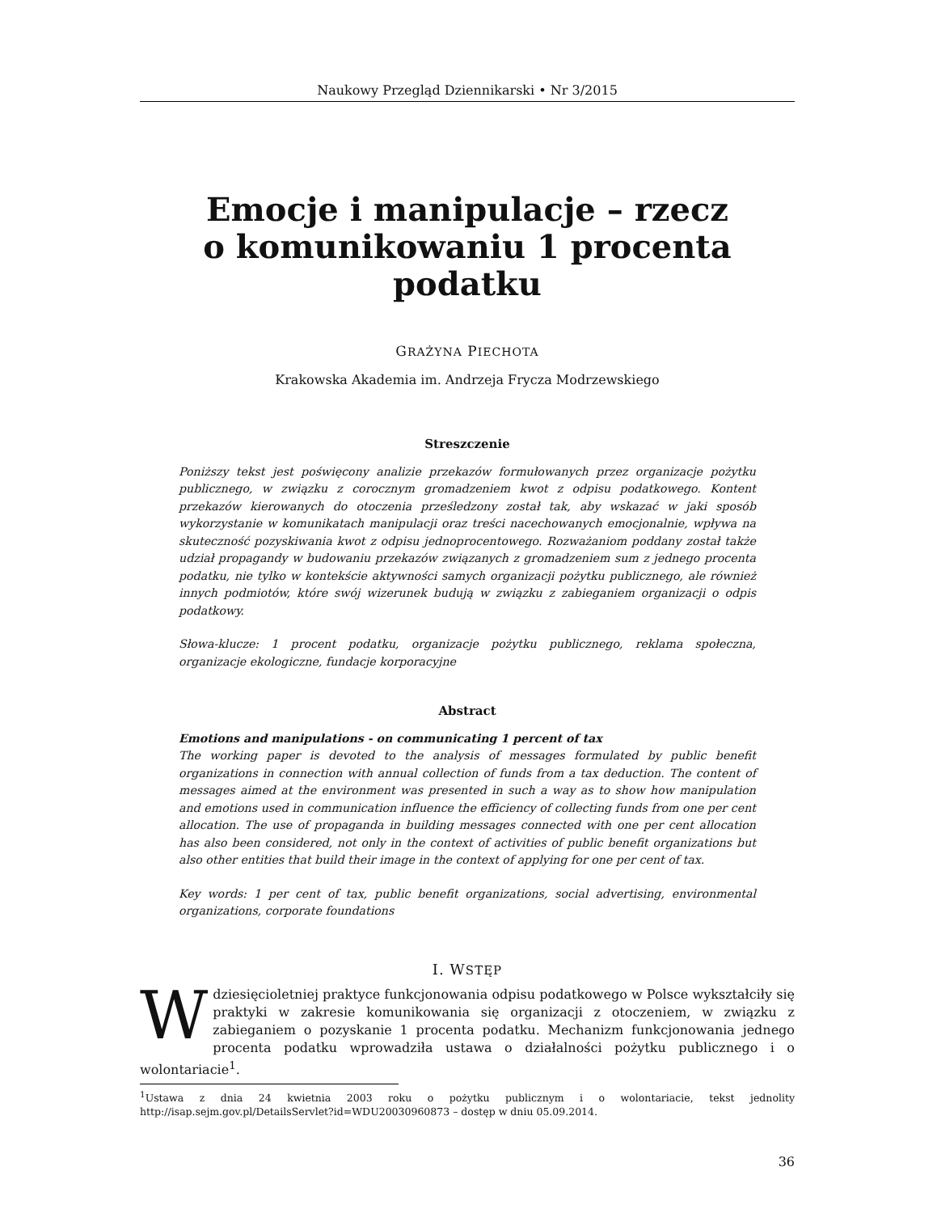Naukowy Przegląd Dziennikarski • Nr 3/2015
Emocje i manipulacje – rzecz
o komunikowaniu 1 procenta podatku
GRAŻYNA PIECHOTA
Krakowska Akademia im. Andrzeja Frycza Modrzewskiego
Streszczenie
Poniższy tekst jest poświęcony analizie przekazów formułowanych przez organizacje pożytku publicznego, w związku z corocznym gromadzeniem kwot z odpisu podatkowego. Kontent przekazów kierowanych do otoczenia prześledzony został tak, aby wskazać w jaki sposób wykorzystanie w komunikatach manipulacji oraz treści nacechowanych emocjonalnie, wpływa na skuteczność pozyskiwania kwot z odpisu jednoprocentowego. Rozważaniom poddany został także udział propagandy w budowaniu przekazów związanych z gromadzeniem sum z jednego procenta podatku, nie tylko w kontekście aktywności samych organizacji pożytku publicznego, ale również innych podmiotów, które swój wizerunek budują w związku z zabieganiem organizacji o odpis podatkowy.
Słowa-klucze: 1 procent podatku, organizacje pożytku publicznego, reklama społeczna, organizacje ekologiczne, fundacje korporacyjne
Abstract
Emotions and manipulations - on communicating 1 percent of tax
The working paper is devoted to the analysis of messages formulated by public benefit organizations in connection with annual collection of funds from a tax deduction. The content of messages aimed at the environment was presented in such a way as to show how manipulation and emotions used in communication influence the efficiency of collecting funds from one per cent allocation. The use of propaganda in building messages connected with one per cent allocation has also been considered, not only in the context of activities of public benefit organizations but also other entities that build their image in the context of applying for one per cent of tax.
Key words: 1 per cent of tax, public benefit organizations, social advertising, environmental organizations, corporate foundations
I. WSTĘP
Wdziesięcioletniej praktyce funkcjonowania odpisu podatkowego w Polsce wykształciły się praktyki w zakresie komunikowania się organizacji z otoczeniem, w związku z zabieganiem o pozyskanie 1 procenta podatku. Mechanizm funkcjonowania jednego procenta podatku wprowadziła ustawa o działalności pożytku publicznego i o wolontariacie<sup>1</sup>.
<sup>1</sup> Ustawa z dnia 24 kwietnia 2003 roku o pożytku publicznym i o wolontariacie, tekst jednolity http://isap.sejm.gov.pl/DetailsServlet?id=WDU20030960873 – dostęp w dniu 05.09.2014.
36